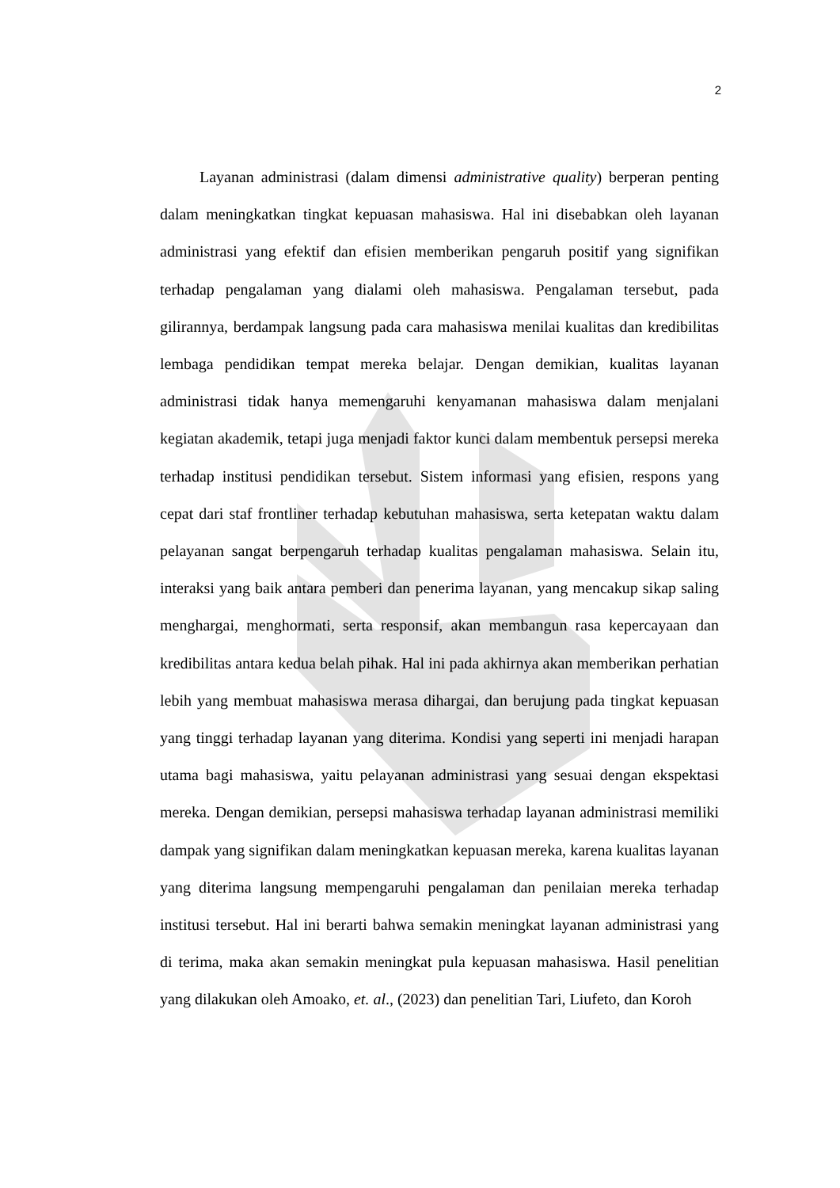2
Layanan administrasi (dalam dimensi administrative quality) berperan penting dalam meningkatkan tingkat kepuasan mahasiswa. Hal ini disebabkan oleh layanan administrasi yang efektif dan efisien memberikan pengaruh positif yang signifikan terhadap pengalaman yang dialami oleh mahasiswa. Pengalaman tersebut, pada gilirannya, berdampak langsung pada cara mahasiswa menilai kualitas dan kredibilitas lembaga pendidikan tempat mereka belajar. Dengan demikian, kualitas layanan administrasi tidak hanya memengaruhi kenyamanan mahasiswa dalam menjalani kegiatan akademik, tetapi juga menjadi faktor kunci dalam membentuk persepsi mereka terhadap institusi pendidikan tersebut. Sistem informasi yang efisien, respons yang cepat dari staf frontliner terhadap kebutuhan mahasiswa, serta ketepatan waktu dalam pelayanan sangat berpengaruh terhadap kualitas pengalaman mahasiswa. Selain itu, interaksi yang baik antara pemberi dan penerima layanan, yang mencakup sikap saling menghargai, menghormati, serta responsif, akan membangun rasa kepercayaan dan kredibilitas antara kedua belah pihak. Hal ini pada akhirnya akan memberikan perhatian lebih yang membuat mahasiswa merasa dihargai, dan berujung pada tingkat kepuasan yang tinggi terhadap layanan yang diterima. Kondisi yang seperti ini menjadi harapan utama bagi mahasiswa, yaitu pelayanan administrasi yang sesuai dengan ekspektasi mereka. Dengan demikian, persepsi mahasiswa terhadap layanan administrasi memiliki dampak yang signifikan dalam meningkatkan kepuasan mereka, karena kualitas layanan yang diterima langsung mempengaruhi pengalaman dan penilaian mereka terhadap institusi tersebut. Hal ini berarti bahwa semakin meningkat layanan administrasi yang di terima, maka akan semakin meningkat pula kepuasan mahasiswa. Hasil penelitian yang dilakukan oleh Amoako, et. al., (2023) dan penelitian Tari, Liufeto, dan Koroh